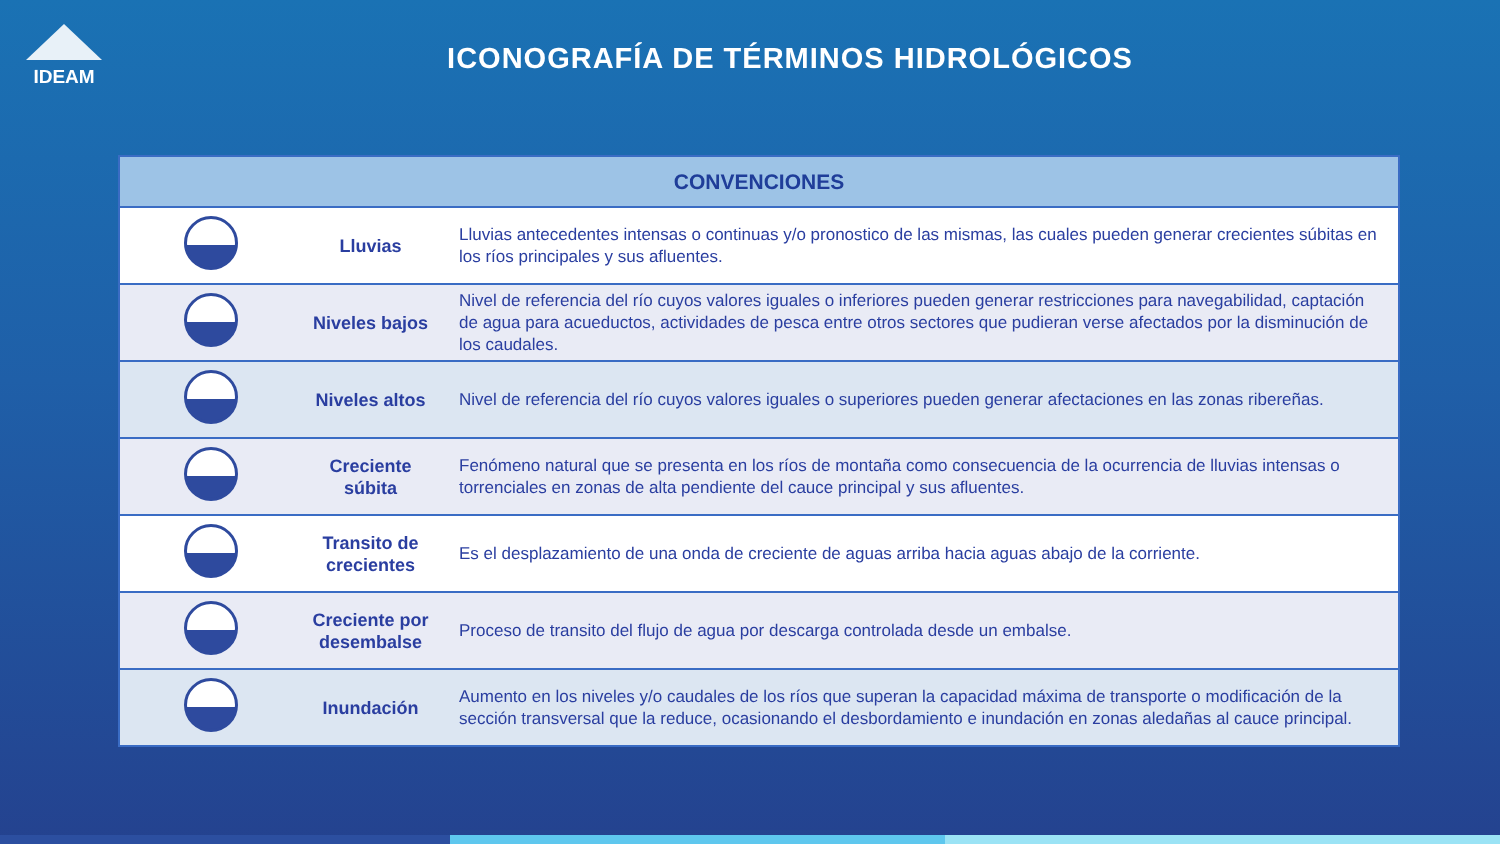IDEAM
ICONOGRAFÍA DE TÉRMINOS HIDROLÓGICOS
| CONVENCIONES | | |
| --- | --- | --- |
| | Lluvias | Lluvias antecedentes intensas o continuas y/o pronostico de las mismas, las cuales pueden generar crecientes súbitas en los ríos principales y sus afluentes. |
| | Niveles bajos | Nivel de referencia del río cuyos valores iguales o inferiores pueden generar restricciones para navegabilidad, captación de agua para acueductos, actividades de pesca entre otros sectores que pudieran verse afectados por la disminución de los caudales. |
| | Niveles altos | Nivel de referencia del río cuyos valores iguales o superiores pueden generar afectaciones en las zonas ribereñas. |
| | Creciente súbita | Fenómeno natural que se presenta en los ríos de montaña como consecuencia de la ocurrencia de lluvias intensas o torrenciales en zonas de alta pendiente del cauce principal y sus afluentes. |
| | Transito de crecientes | Es el desplazamiento de una onda de creciente de aguas arriba hacia aguas abajo de la corriente. |
| | Creciente por desembalse | Proceso de transito del flujo de agua por descarga controlada desde un embalse. |
| | Inundación | Aumento en los niveles y/o caudales de los ríos que superan la capacidad máxima de transporte o modificación de la sección transversal que la reduce, ocasionando el desbordamiento e inundación en zonas aledañas al cauce principal. |